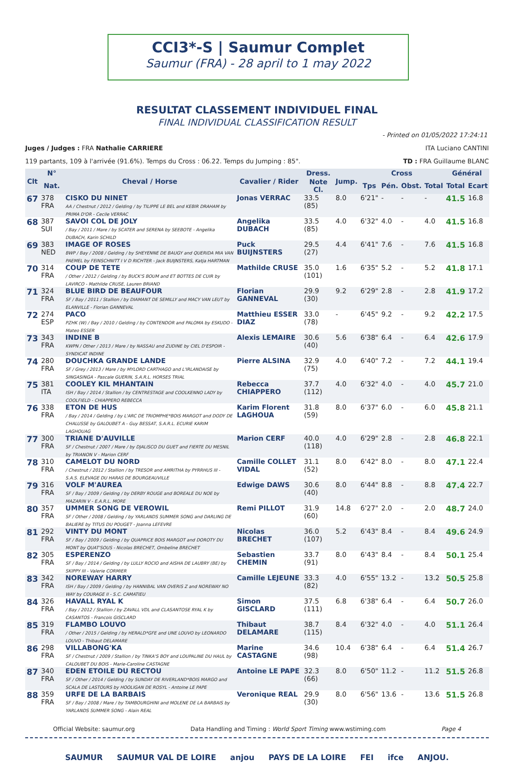CCI3*-S | Saumur Complet
Saumur (FRA) - 28 april to 1 may 2022
RESULTAT CLASSEMENT INDIVIDUEL FINAL
FINAL INDIVIDUAL CLASSIFICATION RESULT
- Printed on 01/05/2022 17:24:11
Juges / Judges : FRA Nathalie CARRIERE ITA Luciano CANTINI
119 partants, 109 à l'arrivée (91.6%). Temps du Cross : 06.22. Temps du Jumping : 85". TD : FRA Guillaume BLANC
| Clt | N° | Cheval / Horse | Cavalier / Rider | Dress. | Jump. | Cross | | | | Général | |
| --- | --- | --- | --- | --- | --- | --- | --- | --- | --- | --- | --- |
| | Nat. | | | Note Cl. | | Tps | Pén. | Obst. | Total | Total | Ecart |
| 67 | 378 FRA | CISKO DU NINET AA / Chestnut / 2012 / Gelding / by TILIPPE LE BEL and KEBIR DRAHAM by PRIMA D'OR - Cecile VERRAC | Jonas VERRAC | 33.5 (85) | 8.0 | 6'21" | - | - | - | 41.5 | 16.8 |
| 68 | 387 SUI | SAVOI COL DE JOLY / Bay / 2011 / Mare / by SCATER and SERENA by SEEBOTE - Angelika DUBACH, Karin SCHILD | Angelika DUBACH | 33.5 (85) | 4.0 | 6'32" | 4.0 | - | 4.0 | 41.5 | 16.8 |
| 69 | 383 NED | IMAGE OF ROSES BWP / Bay / 2008 / Gelding / by SHEYENNE DE BAUGY and QUERIDA MIA VAN PAEMEL by FEINSCHNITT I V D RICHTER - Jack BUIJNSTERS, Katja HARTMAN | Puck BUIJNSTERS | 29.5 (27) | 4.4 | 6'41" | 7.6 | - | 7.6 | 41.5 | 16.8 |
| 70 | 314 FRA | COUP DE TETE / Other / 2012 / Gelding / by BUCK'S BOUM and ET BOTTES DE CUIR by LAVIRCO - Mathilde CRUSE, Lauren BRIAND | Mathilde CRUSE | 35.0 (101) | 1.6 | 6'35" | 5.2 | - | 5.2 | 41.8 | 17.1 |
| 71 | 324 FRA | BLUE BIRD DE BEAUFOUR SF / Bay / 2011 / Stallion / by DIAMANT DE SEMILLY and MACY VAN LEUT by ELANVILLE - Florian GANNEVAL | Florian GANNEVAL | 29.9 (30) | 9.2 | 6'29" | 2.8 | - | 2.8 | 41.9 | 17.2 |
| 72 | 274 ESP | PACO PZHK (W) / Bay / 2010 / Gelding / by CONTENDOR and PALOMA by ESKUDO - Mateo ESSER | Matthieu ESSER DIAZ | 33.0 (78) | - | 6'45" | 9.2 | - | 9.2 | 42.2 | 17.5 |
| 73 | 343 FRA | INDINE B KWPN / Other / 2013 / Mare / by NASSAU and ZUDINE by CIEL D'ESPOIR - SYNDICAT INDINE | Alexis LEMAIRE | 30.6 (40) | 5.6 | 6'38" | 6.4 | - | 6.4 | 42.6 | 17.9 |
| 74 | 280 FRA | DOUCHKA GRANDE LANDE SF / Grey / 2013 / Mare / by MYLORD CARTHAGO and L'IRLANDAISE by SINGASINGA - Pascale GUERIN, S.A.R.L. HORSES TRIAL | Pierre ALSINA | 32.9 (75) | 4.0 | 6'40" | 7.2 | - | 7.2 | 44.1 | 19.4 |
| 75 | 381 ITA | COOLEY KIL MHANTAIN ISH / Bay / 2014 / Stallion / by CENTRESTAGE and COOLKENNO LADY by COOLFIELD - CHIAPPERO REBECCA | Rebecca CHIAPPERO | 37.7 (112) | 4.0 | 6'32" | 4.0 | - | 4.0 | 45.7 | 21.0 |
| 76 | 338 FRA | ETON DE HUS / Bay / 2014 / Gelding / by L'ARC DE TRIOMPHE*BOIS MARGOT and DODY DE CHALUSSE by GALOUBET A - Guy BESSAT, S.A.R.L. ECURIE KARIM LAGHOUAG | Karim Florent LAGHOUA | 31.8 (59) | 8.0 | 6'37" | 6.0 | - | 6.0 | 45.8 | 21.1 |
| 77 | 300 FRA | TRIANE D'AUVILLE SF / Chestnut / 2007 / Mare / by DJALISCO DU GUET and FIERTE DU MESNIL by TRIANON V - Marion CERF | Marion CERF | 40.0 (118) | 4.0 | 6'29" | 2.8 | - | 2.8 | 46.8 | 22.1 |
| 78 | 310 FRA | CAMELOT DU NORD / Chestnut / 2012 / Stallion / by TRESOR and AMRITHA by PYRRHUS III - S.A.S. ELEVAGE DU HARAS DE BOURGEAUVILLE | Camille COLLET VIDAL | 31.1 (52) | 8.0 | 6'42" | 8.0 | - | 8.0 | 47.1 | 22.4 |
| 79 | 316 FRA | VOLF M'AUREA SF / Bay / 2009 / Gelding / by DERBY ROUGE and BOREALE DU NOE by MAZARIN V - E.A.R.L. MORE | Edwige DAWS | 30.6 (40) | 8.0 | 6'44" | 8.8 | - | 8.8 | 47.4 | 22.7 |
| 80 | 357 FRA | UMMER SONG DE VEROWIL SF / Other / 2008 / Gelding / by YARLANDS SUMMER SONG and DARLING DE BALIERE by TITUS DU POUGET - Joanna LEFEVRE | Remi PILLOT | 31.9 (60) | 14.8 | 6'27" | 2.0 | - | 2.0 | 48.7 | 24.0 |
| 81 | 292 FRA | VINTY DU MONT SF / Bay / 2009 / Gelding / by QUAPRICE BOIS MARGOT and DOROTY DU MONT by QUAT'SOUS - Nicolas BRECHET, Ombeline BRECHET | Nicolas BRECHET | 36.0 (107) | 5.2 | 6'43" | 8.4 | - | 8.4 | 49.6 | 24.9 |
| 82 | 305 FRA | ESPERENZO SF / Bay / 2014 / Gelding / by LULLY ROCIO and AISHA DE LAUBRY (BE) by SKIPPY III - Valerie CORMIER | Sebastien CHEMIN | 33.7 (91) | 8.0 | 6'43" | 8.4 | - | 8.4 | 50.1 | 25.4 |
| 83 | 342 FRA | NOREWAY HARRY ISH / Bay / 2009 / Gelding / by HANNIBAL VAN OVERIS Z and NOREWAY NO WAY by COURAGE II - S.C. CAMATIEU | Camille LEJEUNE | 33.3 (82) | 4.0 | 6'55" | 13.2 | - | 13.2 | 50.5 | 25.8 |
| 84 | 326 FRA | HAVALL RYAL K / Bay / 2012 / Stallion / by ZAVALL VDL and CLASANTOSE RYAL K by CASANTOS - Francois GISCLARD | Simon GISCLARD | 37.5 (111) | 6.8 | 6'38" | 6.4 | - | 6.4 | 50.7 | 26.0 |
| 85 | 319 FRA | FLAMBO LOUVO / Other / 2015 / Gelding / by HERALD*GFE and UNE LOUVO by LEONARDO LOUVO - Thibaut DELAMARE | Thibaut DELAMARE | 38.7 (115) | 8.4 | 6'32" | 4.0 | - | 4.0 | 51.1 | 26.4 |
| 86 | 298 FRA | VILLABONG'KA SF / Chestnut / 2009 / Stallion / by TINKA'S BOY and LOUPALINE DU HAUL by CALOUBET DU BOIS - Marie-Caroline CASTAGNE | Marine CASTAGNE | 34.6 (98) | 10.4 | 6'38" | 6.4 | - | 6.4 | 51.4 | 26.7 |
| 87 | 340 FRA | EDEN ETOILE DU RECTOU SF / Other / 2014 / Gelding / by SUNDAY DE RIVERLAND*BOIS MARGO and SCALA DE LASTOURS by HOOLIGAN DE ROSYL - Antoine LE PAPE | Antoine LE PAPE | 32.3 (66) | 8.0 | 6'50" | 11.2 | - | 11.2 | 51.5 | 26.8 |
| 88 | 359 FRA | URFE DE LA BARBAIS SF / Bay / 2008 / Mare / by TAMBOURGHINI and MOLENE DE LA BARBAIS by YARLANDS SUMMER SONG - Alain REAL | Veronique REAL | 29.9 (30) | 8.0 | 6'56" | 13.6 | - | 13.6 | 51.5 | 26.8 |
Official Website: saumur.org Data Handling and Timing : World Sport Timing www.wstiming.com Page 4
SAUMUR SAUMUR VAL DE LOIRE anjou PAYS DE LA LOIRE FEI ifce ANJOU.